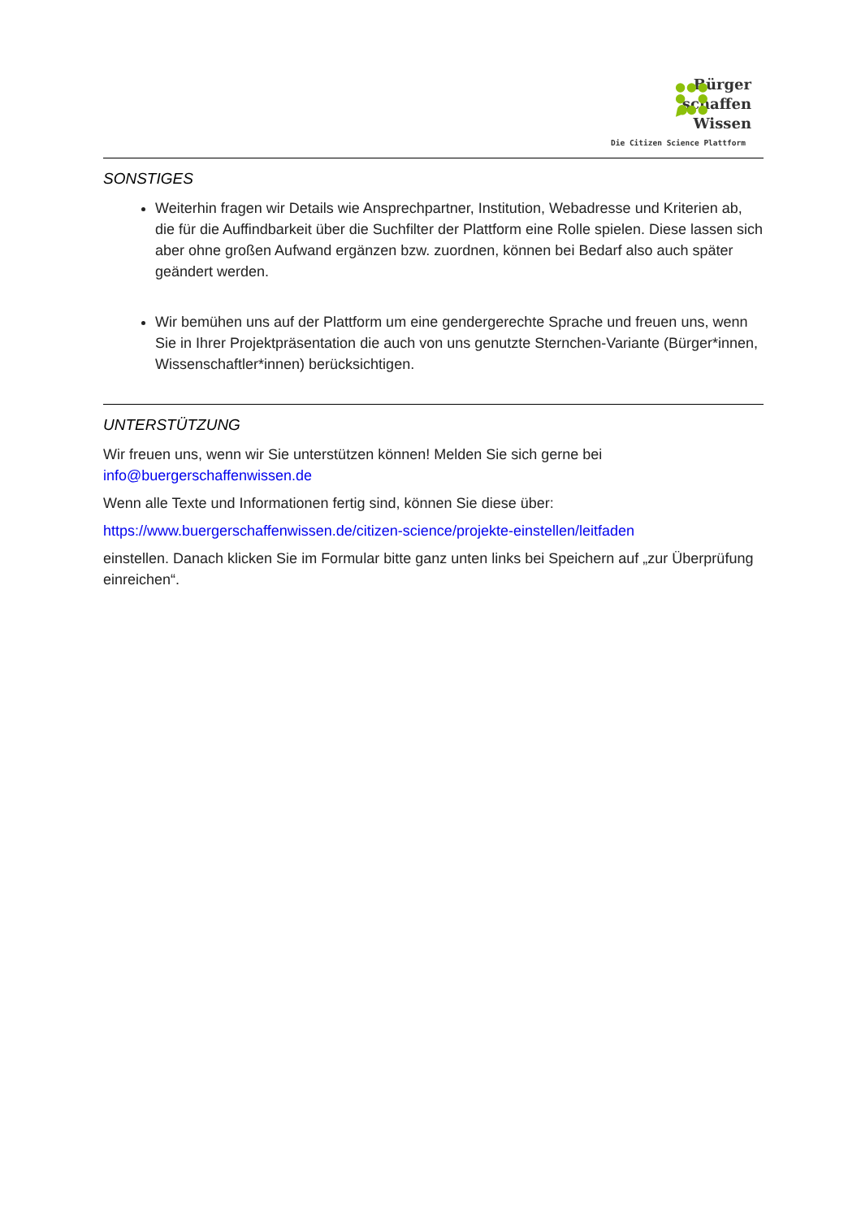Bürger
schaffen
Wissen
Die Citizen Science Plattform
SONSTIGES
Weiterhin fragen wir Details wie Ansprechpartner, Institution, Webadresse und Kriterien ab, die für die Auffindbarkeit über die Suchfilter der Plattform eine Rolle spielen. Diese lassen sich aber ohne großen Aufwand ergänzen bzw. zuordnen, können bei Bedarf also auch später geändert werden.
Wir bemühen uns auf der Plattform um eine gendergerechte Sprache und freuen uns, wenn Sie in Ihrer Projektpräsentation die auch von uns genutzte Sternchen-Variante (Bürger*innen, Wissenschaftler*innen) berücksichtigen.
UNTERSTÜTZUNG
Wir freuen uns, wenn wir Sie unterstützen können! Melden Sie sich gerne bei info@buergerschaffenwissen.de
Wenn alle Texte und Informationen fertig sind, können Sie diese über:
https://www.buergerschaffenwissen.de/citizen-science/projekte-einstellen/leitfaden
einstellen. Danach klicken Sie im Formular bitte ganz unten links bei Speichern auf „zur Überprüfung einreichen“.